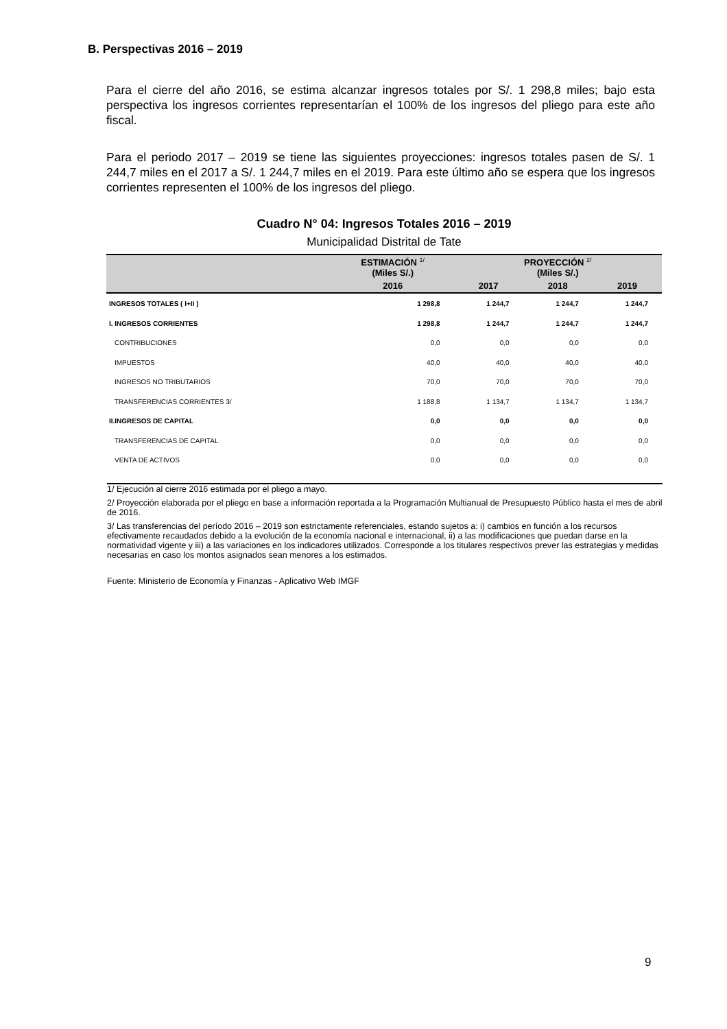B. Perspectivas 2016 – 2019
Para el cierre del año 2016, se estima alcanzar ingresos totales por S/. 1 298,8 miles; bajo esta perspectiva los ingresos corrientes representarían el 100% de los ingresos del pliego para este año fiscal.
Para el periodo 2017 – 2019 se tiene las siguientes proyecciones: ingresos totales pasen de S/. 1 244,7 miles en el 2017 a S/. 1 244,7 miles en el 2019. Para este último año se espera que los ingresos corrientes representen el 100% de los ingresos del pliego.
Cuadro N° 04: Ingresos Totales 2016 – 2019
Municipalidad Distrital de Tate
| | ESTIMACIÓN <sup>1/</sup> (Miles S/.) | PROYECCIÓN <sup>2/</sup> (Miles S/.) | | |
| --- | --- | --- | --- | --- |
| | 2016 | 2017 | 2018 | 2019 |
| INGRESOS TOTALES ( I+II ) | 1 298,8 | 1 244,7 | 1 244,7 | 1 244,7 |
| I. INGRESOS CORRIENTES | 1 298,8 | 1 244,7 | 1 244,7 | 1 244,7 |
| CONTRIBUCIONES | 0,0 | 0,0 | 0,0 | 0,0 |
| IMPUESTOS | 40,0 | 40,0 | 40,0 | 40,0 |
| INGRESOS NO TRIBUTARIOS | 70,0 | 70,0 | 70,0 | 70,0 |
| TRANSFERENCIAS CORRIENTES 3/ | 1 188,8 | 1 134,7 | 1 134,7 | 1 134,7 |
| II.INGRESOS DE CAPITAL | 0,0 | 0,0 | 0,0 | 0,0 |
| TRANSFERENCIAS DE CAPITAL | 0,0 | 0,0 | 0,0 | 0,0 |
| VENTA DE ACTIVOS | 0,0 | 0,0 | 0,0 | 0,0 |
1/ Ejecución al cierre 2016 estimada por el pliego a mayo.
2/ Proyección elaborada por el pliego en base a información reportada a la Programación Multianual de Presupuesto Público hasta el mes de abril de 2016.
3/ Las transferencias del período 2016 – 2019 son estrictamente referenciales, estando sujetos a: i) cambios en función a los recursos efectivamente recaudados debido a la evolución de la economía nacional e internacional, ii) a las modificaciones que puedan darse en la normatividad vigente y iii) a las variaciones en los indicadores utilizados. Corresponde a los titulares respectivos prever las estrategias y medidas necesarias en caso los montos asignados sean menores a los estimados.
Fuente: Ministerio de Economía y Finanzas - Aplicativo Web IMGF
9